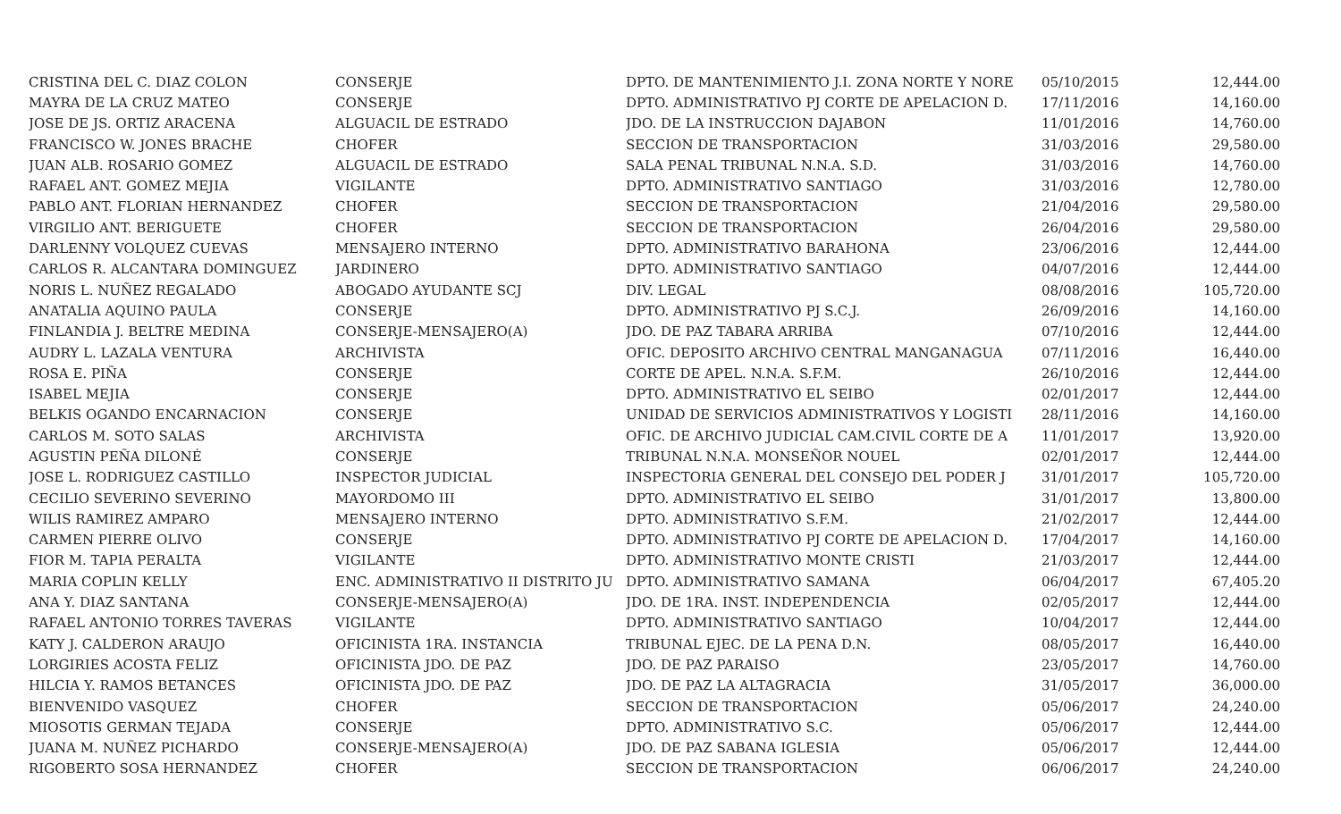| CRISTINA DEL C. DIAZ COLON | CONSERJE | DPTO. DE MANTENIMIENTO J.I. ZONA NORTE Y NORE | 05/10/2015 | 12,444.00 |
| MAYRA DE LA CRUZ MATEO | CONSERJE | DPTO. ADMINISTRATIVO PJ CORTE DE APELACION D. | 17/11/2016 | 14,160.00 |
| JOSE DE JS. ORTIZ ARACENA | ALGUACIL DE ESTRADO | JDO. DE LA INSTRUCCION DAJABON | 11/01/2016 | 14,760.00 |
| FRANCISCO W. JONES BRACHE | CHOFER | SECCION DE TRANSPORTACION | 31/03/2016 | 29,580.00 |
| JUAN ALB. ROSARIO GOMEZ | ALGUACIL DE ESTRADO | SALA PENAL TRIBUNAL N.N.A. S.D. | 31/03/2016 | 14,760.00 |
| RAFAEL ANT. GOMEZ MEJIA | VIGILANTE | DPTO. ADMINISTRATIVO SANTIAGO | 31/03/2016 | 12,780.00 |
| PABLO ANT. FLORIAN HERNANDEZ | CHOFER | SECCION DE TRANSPORTACION | 21/04/2016 | 29,580.00 |
| VIRGILIO ANT. BERIGUETE | CHOFER | SECCION DE TRANSPORTACION | 26/04/2016 | 29,580.00 |
| DARLENNY VOLQUEZ CUEVAS | MENSAJERO INTERNO | DPTO. ADMINISTRATIVO BARAHONA | 23/06/2016 | 12,444.00 |
| CARLOS R. ALCANTARA DOMINGUEZ | JARDINERO | DPTO. ADMINISTRATIVO SANTIAGO | 04/07/2016 | 12,444.00 |
| NORIS L. NUÑEZ REGALADO | ABOGADO AYUDANTE SCJ | DIV. LEGAL | 08/08/2016 | 105,720.00 |
| ANATALIA AQUINO PAULA | CONSERJE | DPTO. ADMINISTRATIVO PJ S.C.J. | 26/09/2016 | 14,160.00 |
| FINLANDIA J. BELTRE MEDINA | CONSERJE-MENSAJERO(A) | JDO. DE PAZ TABARA ARRIBA | 07/10/2016 | 12,444.00 |
| AUDRY L. LAZALA VENTURA | ARCHIVISTA | OFIC. DEPOSITO ARCHIVO CENTRAL MANGANAGUA | 07/11/2016 | 16,440.00 |
| ROSA E. PIÑA | CONSERJE | CORTE DE APEL. N.N.A. S.F.M. | 26/10/2016 | 12,444.00 |
| ISABEL MEJIA | CONSERJE | DPTO. ADMINISTRATIVO EL SEIBO | 02/01/2017 | 12,444.00 |
| BELKIS OGANDO ENCARNACION | CONSERJE | UNIDAD DE SERVICIOS ADMINISTRATIVOS Y LOGISTI | 28/11/2016 | 14,160.00 |
| CARLOS M. SOTO SALAS | ARCHIVISTA | OFIC. DE ARCHIVO JUDICIAL CAM.CIVIL CORTE DE A | 11/01/2017 | 13,920.00 |
| AGUSTIN PEÑA DILONÉ | CONSERJE | TRIBUNAL N.N.A. MONSEÑOR NOUEL | 02/01/2017 | 12,444.00 |
| JOSE L. RODRIGUEZ CASTILLO | INSPECTOR JUDICIAL | INSPECTORIA GENERAL DEL CONSEJO DEL PODER J | 31/01/2017 | 105,720.00 |
| CECILIO SEVERINO SEVERINO | MAYORDOMO III | DPTO. ADMINISTRATIVO EL SEIBO | 31/01/2017 | 13,800.00 |
| WILIS RAMIREZ AMPARO | MENSAJERO INTERNO | DPTO. ADMINISTRATIVO S.F.M. | 21/02/2017 | 12,444.00 |
| CARMEN PIERRE OLIVO | CONSERJE | DPTO. ADMINISTRATIVO PJ CORTE DE APELACION D. | 17/04/2017 | 14,160.00 |
| FIOR M. TAPIA PERALTA | VIGILANTE | DPTO. ADMINISTRATIVO MONTE CRISTI | 21/03/2017 | 12,444.00 |
| MARIA COPLIN KELLY | ENC. ADMINISTRATIVO II DISTRITO JU | DPTO. ADMINISTRATIVO SAMANA | 06/04/2017 | 67,405.20 |
| ANA Y. DIAZ SANTANA | CONSERJE-MENSAJERO(A) | JDO. DE 1RA. INST. INDEPENDENCIA | 02/05/2017 | 12,444.00 |
| RAFAEL ANTONIO TORRES TAVERAS | VIGILANTE | DPTO. ADMINISTRATIVO SANTIAGO | 10/04/2017 | 12,444.00 |
| KATY J. CALDERON ARAUJO | OFICINISTA 1RA. INSTANCIA | TRIBUNAL EJEC. DE LA PENA D.N. | 08/05/2017 | 16,440.00 |
| LORGIRIES ACOSTA FELIZ | OFICINISTA JDO. DE PAZ | JDO. DE PAZ PARAISO | 23/05/2017 | 14,760.00 |
| HILCIA Y. RAMOS BETANCES | OFICINISTA JDO. DE PAZ | JDO. DE PAZ LA ALTAGRACIA | 31/05/2017 | 36,000.00 |
| BIENVENIDO VASQUEZ | CHOFER | SECCION DE TRANSPORTACION | 05/06/2017 | 24,240.00 |
| MIOSOTIS GERMAN TEJADA | CONSERJE | DPTO. ADMINISTRATIVO S.C. | 05/06/2017 | 12,444.00 |
| JUANA M. NUÑEZ PICHARDO | CONSERJE-MENSAJERO(A) | JDO. DE PAZ SABANA IGLESIA | 05/06/2017 | 12,444.00 |
| RIGOBERTO SOSA HERNANDEZ | CHOFER | SECCION DE TRANSPORTACION | 06/06/2017 | 24,240.00 |